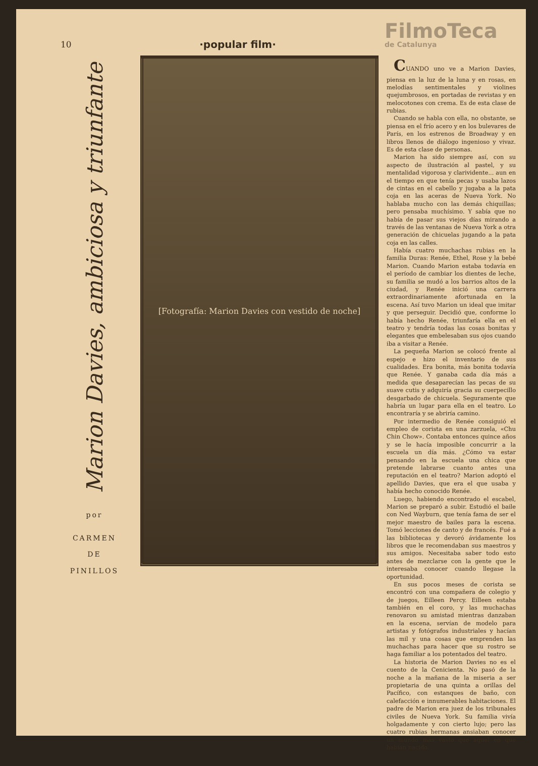10
·popular film·
FilmoTeca
de Catalunya
Marion Davies, ambiciosa y triunfante
por
CARMEN
DE
PINILLOS
[Fotografía: Marion Davies con vestido de noche]
CUANDO uno ve a Marion Davies, piensa en la luz de la luna y en rosas, en melodías sentimentales y violines quejumbrosos, en portadas de revistas y en melocotones con crema. Es de esta clase de rubias.
Cuando se habla con ella, no obstante, se piensa en el frío acero y en los bulevares de París, en los estrenos de Broadway y en libros llenos de diálogo ingenioso y vivaz. Es de esta clase de personas.
Marion ha sido siempre así, con su aspecto de ilustración al pastel, y su mentalidad vigorosa y clarividente... aun en el tiempo en que tenía pecas y usaba lazos de cintas en el cabello y jugaba a la pata coja en las aceras de Nueva York. No hablaba mucho con las demás chiquillas; pero pensaba muchísimo. Y sabía que no había de pasar sus viejos días mirando a través de las ventanas de Nueva York a otra generación de chicuelas jugando a la pata coja en las calles.
Había cuatro muchachas rubias en la familia Duras: Renée, Ethel, Rose y la bebé Marion. Cuando Marion estaba todavía en el período de cambiar los dientes de leche, su familia se mudó a los barrios altos de la ciudad, y Renée inició una carrera extraordinariamente afortunada en la escena. Así tuvo Marion un ideal que imitar y que perseguir. Decidió que, conforme lo había hecho Renée, triunfaría ella en el teatro y tendría todas las cosas bonitas y elegantes que embelesaban sus ojos cuando iba a visitar a Renée.
La pequeña Marion se colocó frente al espejo e hizo el inventario de sus cualidades. Era bonita, más bonita todavía que Renée. Y ganaba cada día más a medida que desaparecían las pecas de su suave cutis y adquiría gracia su cuerpecillo desgarbado de chicuela. Seguramente que habría un lugar para ella en el teatro. Lo encontraría y se abriría camino.
Por intermedio de Renée consiguió el empleo de corista en una zarzuela, «Chu Chin Chow». Contaba entonces quince años y se le hacía imposible concurrir a la escuela un día más. ¿Cómo va estar pensando en la escuela una chica que pretende labrarse cuanto antes una reputación en el teatro? Marion adoptó el apellido Davies, que era el que usaba y había hecho conocido Renée.
Luego, habiendo encontrado el escabel, Marion se preparó a subir. Estudió el baile con Ned Wayburn, que tenía fama de ser el mejor maestro de bailes para la escena. Tomó lecciones de canto y de francés. Fué a las bibliotecas y devoró ávidamente los libros que le recomendaban sus maestros y sus amigos. Necesitaba saber todo esto antes de mezclarse con la gente que le interesaba conocer cuando llegase la oportunidad.
En sus pocos meses de corista se encontró con una compañera de colegio y de juegos, Eilleen Percy. Eilleen estaba también en el coro, y las muchachas renovaron su amistad mientras danzaban en la escena, servían de modelo para artistas y fotógrafos industriales y hacían las mil y una cosas que emprenden las muchachas para hacer que su rostro se haga familiar a los potentados del teatro.
La historia de Marion Davies no es el cuento de la Cenicienta. No pasó de la noche a la mañana de la miseria a ser propietaria de una quinta a orillas del Pacífico, con estanques de baño, con calefacción e innumerables habitaciones. El padre de Marion era juez de los tribunales civiles de Nueva York. Su familia vivía holgadamente y con cierto lujo; pero las cuatro rubias hermanas ansiaban conocer un mundo más vasto que aquel en que habían nacido.